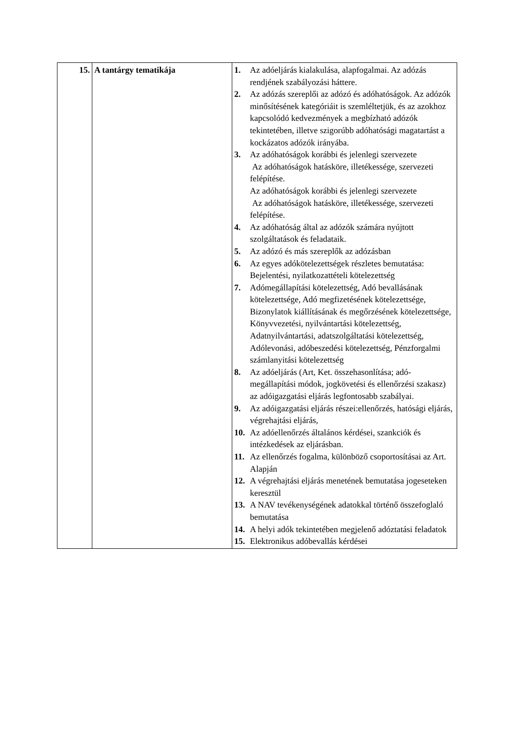| 15. | A tantárgy tematikája | 1. Az adóeljárás kialakulása, alapfogalmai. Az adózás rendjének szabályozási háttere. 2. Az adózás szereplői az adózó és adóhatóságok. Az adózók minősítésének kategóriáit is szemléltetjük, és az azokhoz kapcsolódó kedvezmények a megbízható adózók tekintetében, illetve szigorúbb adóhatósági magatartást a kockázatos adózók irányába. 3. Az adóhatóságok korábbi és jelenlegi szervezete Az adóhatóságok hatásköre, illetékessége, szervezeti felépítése. Az adóhatóságok korábbi és jelenlegi szervezete Az adóhatóságok hatásköre, illetékessége, szervezeti felépítése. 4. Az adóhatóság által az adózók számára nyújtott szolgáltatások és feladataik. 5. Az adózó és más szereplők az adózásban 6. Az egyes adókötelezettségek részletes bemutatása: Bejelentési, nyilatkozattételi kötelezettség 7. Adómegállapítási kötelezettség, Adó bevallásának kötelezettsége, Adó megfizetésének kötelezettsége, Bizonylatok kiállításának és megőrzésének kötelezettsége, Könyvvezetési, nyilvántartási kötelezettség, Adatnyilvántartási, adatszolgáltatási kötelezettség, Adólevonási, adóbeszedési kötelezettség, Pénzforgalmi számlanyitási kötelezettség 8. Az adóeljárás (Art, Ket. összehasonlítása; adó-megállapítási módok, jogkövetési és ellenőrzési szakasz) az adóigazgatási eljárás legfontosabb szabályai. 9. Az adóigazgatási eljárás részei:ellenőrzés, hatósági eljárás, végrehajtási eljárás, 10. Az adóellenőrzés általános kérdései, szankciók és intézkedések az eljárásban. 11. Az ellenőrzés fogalma, különböző csoportosításai az Art. Alapján 12. A végrehajtási eljárás menetének bemutatása jogeseteken keresztül 13. A NAV tevékenységének adatokkal történő összefoglaló bemutatása 14. A helyi adók tekintetében megjelenő adóztatási feladatok 15. Elektronikus adóbevallás kérdései |